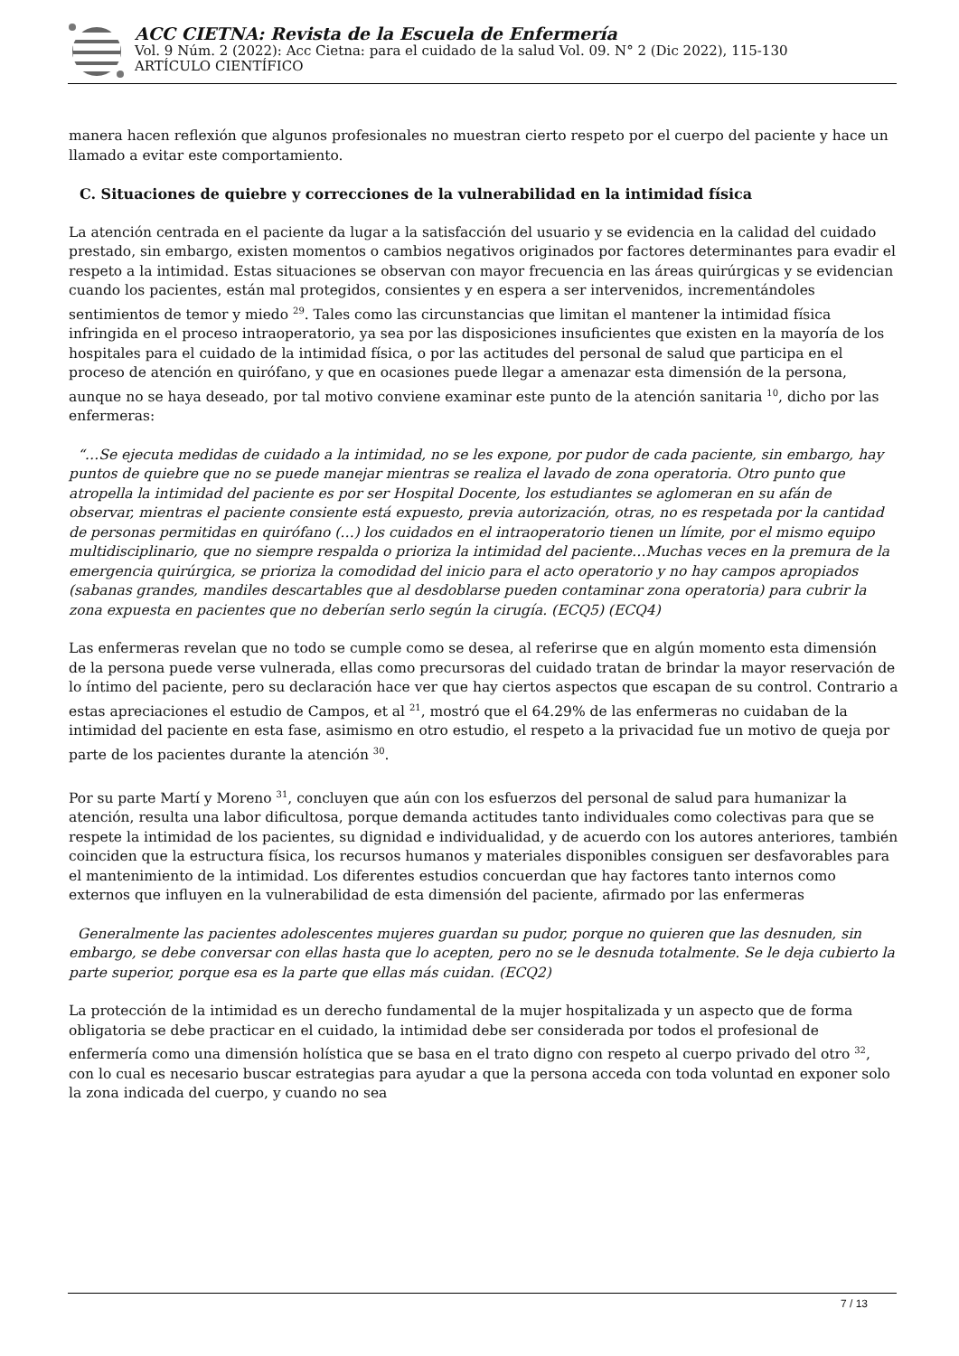ACC CIETNA: Revista de la Escuela de Enfermería
Vol. 9 Núm. 2 (2022): Acc Cietna: para el cuidado de la salud Vol. 09. N° 2 (Dic 2022), 115-130
ARTÍCULO CIENTÍFICO
manera hacen reflexión que algunos profesionales no muestran cierto respeto por el cuerpo del paciente y hace un llamado a evitar este comportamiento.
C. Situaciones de quiebre y correcciones de la vulnerabilidad en la intimidad física
La atención centrada en el paciente da lugar a la satisfacción del usuario y se evidencia en la calidad del cuidado prestado, sin embargo, existen momentos o cambios negativos originados por factores determinantes para evadir el respeto a la intimidad. Estas situaciones se observan con mayor frecuencia en las áreas quirúrgicas y se evidencian cuando los pacientes, están mal protegidos, consientes y en espera a ser intervenidos, incrementándoles sentimientos de temor y miedo <sup>29</sup>. Tales como las circunstancias que limitan el mantener la intimidad física infringida en el proceso intraoperatorio, ya sea por las disposiciones insuficientes que existen en la mayoría de los hospitales para el cuidado de la intimidad física, o por las actitudes del personal de salud que participa en el proceso de atención en quirófano, y que en ocasiones puede llegar a amenazar esta dimensión de la persona, aunque no se haya deseado, por tal motivo conviene examinar este punto de la atención sanitaria <sup>10</sup>, dicho por las enfermeras:
“…Se ejecuta medidas de cuidado a la intimidad, no se les expone, por pudor de cada paciente, sin embargo, hay puntos de quiebre que no se puede manejar mientras se realiza el lavado de zona operatoria. Otro punto que atropella la intimidad del paciente es por ser Hospital Docente, los estudiantes se aglomeran en su afán de observar, mientras el paciente consiente está expuesto, previa autorización, otras, no es respetada por la cantidad de personas permitidas en quirófano (…) los cuidados en el intraoperatorio tienen un límite, por el mismo equipo multidisciplinario, que no siempre respalda o prioriza la intimidad del paciente…Muchas veces en la premura de la emergencia quirúrgica, se prioriza la comodidad del inicio para el acto operatorio y no hay campos apropiados (sabanas grandes, mandiles descartables que al desdoblarse pueden contaminar zona operatoria) para cubrir la zona expuesta en pacientes que no deberían serlo según la cirugía. (ECQ5) (ECQ4)
Las enfermeras revelan que no todo se cumple como se desea, al referirse que en algún momento esta dimensión de la persona puede verse vulnerada, ellas como precursoras del cuidado tratan de brindar la mayor reservación de lo íntimo del paciente, pero su declaración hace ver que hay ciertos aspectos que escapan de su control. Contrario a estas apreciaciones el estudio de Campos, et al <sup>21</sup>, mostró que el 64.29% de las enfermeras no cuidaban de la intimidad del paciente en esta fase, asimismo en otro estudio, el respeto a la privacidad fue un motivo de queja por parte de los pacientes durante la atención <sup>30</sup>.
Por su parte Martí y Moreno <sup>31</sup>, concluyen que aún con los esfuerzos del personal de salud para humanizar la atención, resulta una labor dificultosa, porque demanda actitudes tanto individuales como colectivas para que se respete la intimidad de los pacientes, su dignidad e individualidad, y de acuerdo con los autores anteriores, también coinciden que la estructura física, los recursos humanos y materiales disponibles consiguen ser desfavorables para el mantenimiento de la intimidad. Los diferentes estudios concuerdan que hay factores tanto internos como externos que influyen en la vulnerabilidad de esta dimensión del paciente, afirmado por las enfermeras
Generalmente las pacientes adolescentes mujeres guardan su pudor, porque no quieren que las desnuden, sin embargo, se debe conversar con ellas hasta que lo acepten, pero no se le desnuda totalmente. Se le deja cubierto la parte superior, porque esa es la parte que ellas más cuidan. (ECQ2)
La protección de la intimidad es un derecho fundamental de la mujer hospitalizada y un aspecto que de forma obligatoria se debe practicar en el cuidado, la intimidad debe ser considerada por todos el profesional de enfermería como una dimensión holística que se basa en el trato digno con respeto al cuerpo privado del otro <sup>32</sup>, con lo cual es necesario buscar estrategias para ayudar a que la persona acceda con toda voluntad en exponer solo la zona indicada del cuerpo, y cuando no sea
7 / 13